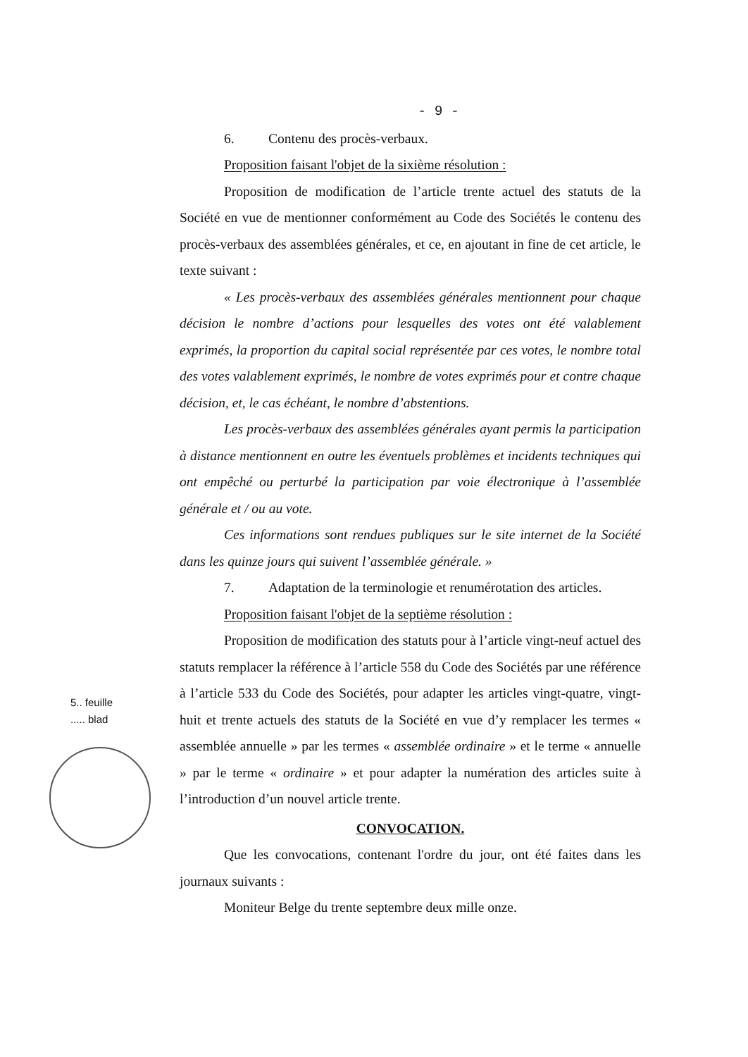- 9 -
6. Contenu des procès-verbaux.
Proposition faisant l'objet de la sixième résolution :
Proposition de modification de l’article trente actuel des statuts de la Société en vue de mentionner conformément au Code des Sociétés le contenu des procès-verbaux des assemblées générales, et ce, en ajoutant in fine de cet article, le texte suivant :
« Les procès-verbaux des assemblées générales mentionnent pour chaque décision le nombre d’actions pour lesquelles des votes ont été valablement exprimés, la proportion du capital social représentée par ces votes, le nombre total des votes valablement exprimés, le nombre de votes exprimés pour et contre chaque décision, et, le cas échéant, le nombre d’abstentions.
Les procès-verbaux des assemblées générales ayant permis la participation à distance mentionnent en outre les éventuels problèmes et incidents techniques qui ont empêché ou perturbé la participation par voie électronique à l’assemblée générale et / ou au vote.
Ces informations sont rendues publiques sur le site internet de la Société dans les quinze jours qui suivent l’assemblée générale. »
7. Adaptation de la terminologie et renumérotation des articles.
Proposition faisant l'objet de la septième résolution :
Proposition de modification des statuts pour à l’article vingt-neuf actuel des statuts remplacer la référence à l’article 558 du Code des Sociétés par une référence à l’article 533 du Code des Sociétés, pour adapter les articles vingt-quatre, vingt-huit et trente actuels des statuts de la Société en vue d’y remplacer les termes « assemblée annuelle » par les termes « assemblée ordinaire » et le terme « annuelle » par le terme « ordinaire » et pour adapter la numération des articles suite à l’introduction d’un nouvel article trente.
CONVOCATION.
Que les convocations, contenant l'ordre du jour, ont été faites dans les journaux suivants :
Moniteur Belge du trente septembre deux mille onze.
5.. feuille
..... blad